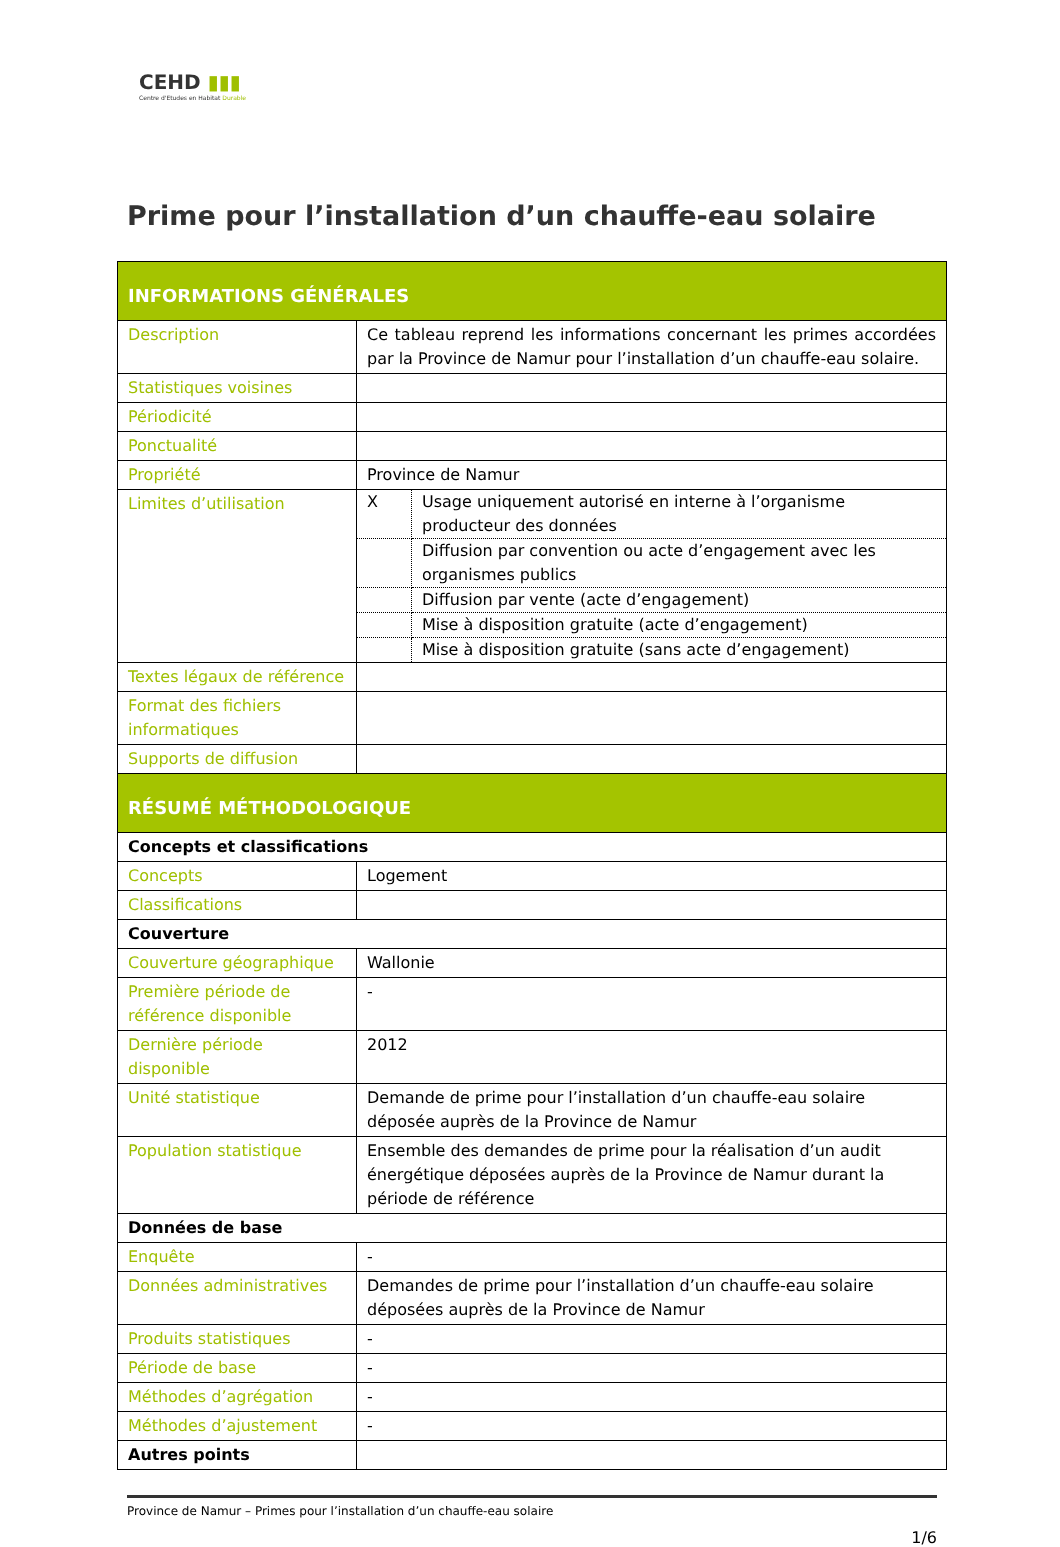CEHD ▮▮▮
Centre d'Etudes en Habitat Durable
Prime pour l’installation d’un chauffe-eau solaire
| INFORMATIONS GÉNÉRALES | |
| Description | Ce tableau reprend les informations concernant les primes accordées par la Province de Namur pour l’installation d’un chauffe-eau solaire. |
| Statistiques voisines | |
| Périodicité | |
| Ponctualité | |
| Propriété | Province de Namur |
| Limites d’utilisation | / X / Usage uniquement autorisé en interne à l’organisme producteur des données / / / Diffusion par convention ou acte d’engagement avec les organismes publics / / / Diffusion par vente (acte d’engagement) / / / Mise à disposition gratuite (acte d’engagement) / / / Mise à disposition gratuite (sans acte d’engagement) / |
| Textes légaux de référence | |
| Format des fichiers informatiques | |
| Supports de diffusion | |
| RÉSUMÉ MÉTHODOLOGIQUE | |
| Concepts et classifications | |
| Concepts | Logement |
| Classifications | |
| Couverture | |
| Couverture géographique | Wallonie |
| Première période de référence disponible | - |
| Dernière période disponible | 2012 |
| Unité statistique | Demande de prime pour l’installation d’un chauffe-eau solaire déposée auprès de la Province de Namur |
| Population statistique | Ensemble des demandes de prime pour la réalisation d’un audit énergétique déposées auprès de la Province de Namur durant la période de référence |
| Données de base | |
| Enquête | - |
| Données administratives | Demandes de prime pour l’installation d’un chauffe-eau solaire déposées auprès de la Province de Namur |
| Produits statistiques | - |
| Période de base | - |
| Méthodes d’agrégation | - |
| Méthodes d’ajustement | - |
| Autres points | |
Province de Namur – Primes pour l’installation d’un chauffe-eau solaire
1/6